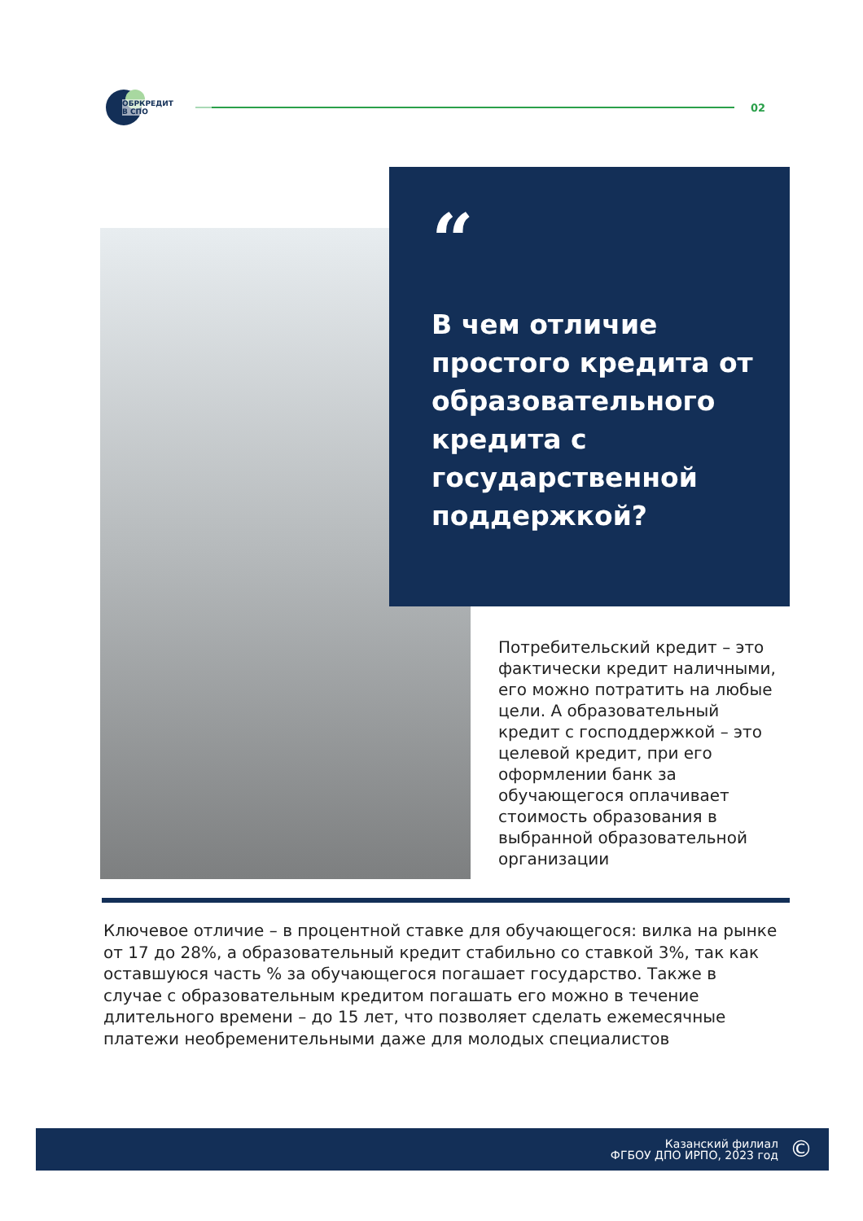ОБРКРЕДИТ
В СПО
02
“
В чем отличие простого кредита от образовательного кредита с государственной поддержкой?
Потребительский кредит – это фактически кредит наличными, его можно потратить на любые цели. А образовательный кредит с господдержкой – это целевой кредит, при его оформлении банк за обучающегося оплачивает стоимость образования в выбранной образовательной организации
Ключевое отличие – в процентной ставке для обучающегося: вилка на рынке от 17 до 28%, а образовательный кредит стабильно со ставкой 3%, так как оставшуюся часть % за обучающегося погашает государство. Также в случае с образовательным кредитом погашать его можно в течение длительного времени – до 15 лет, что позволяет сделать ежемесячные платежи необременительными даже для молодых специалистов
Казанский филиал
ФГБОУ ДПО ИРПО, 2023 год
©